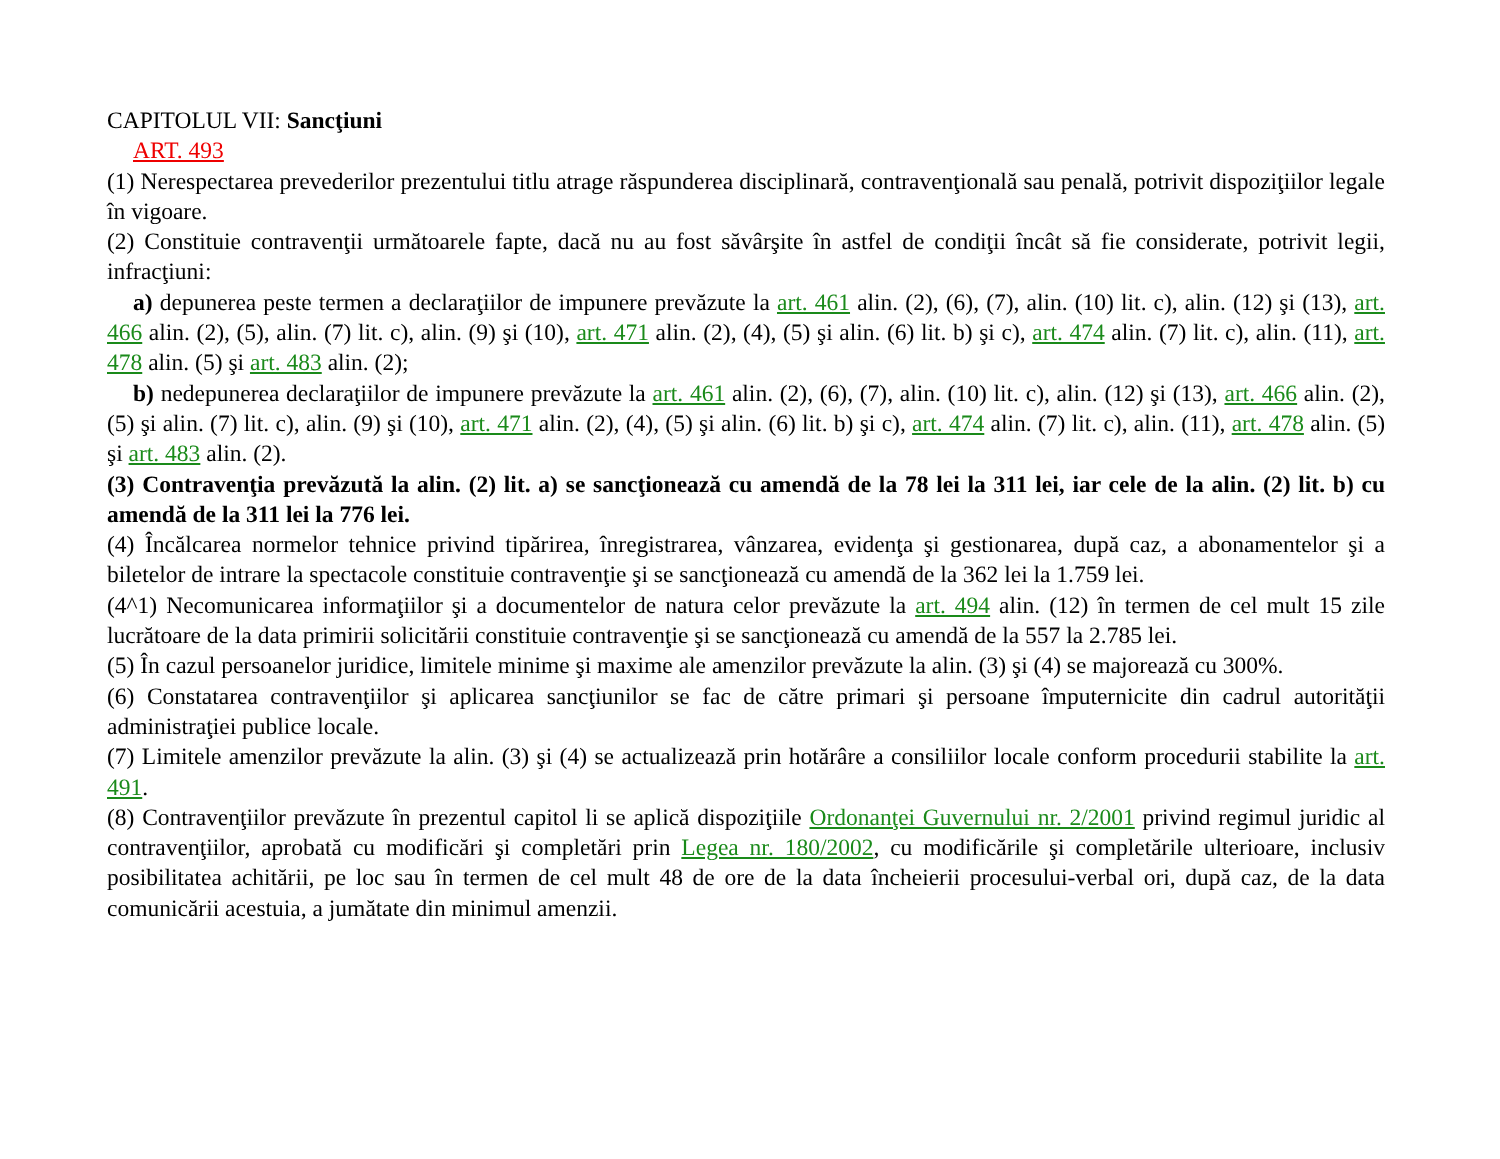CAPITOLUL VII: Sancţiuni
ART. 493
(1) Nerespectarea prevederilor prezentului titlu atrage răspunderea disciplinară, contravenţională sau penală, potrivit dispoziţiilor legale în vigoare.
(2) Constituie contravenţii următoarele fapte, dacă nu au fost săvârşite în astfel de condiţii încât să fie considerate, potrivit legii, infracţiuni:
a) depunerea peste termen a declaraţiilor de impunere prevăzute la art. 461 alin. (2), (6), (7), alin. (10) lit. c), alin. (12) şi (13), art. 466 alin. (2), (5), alin. (7) lit. c), alin. (9) şi (10), art. 471 alin. (2), (4), (5) şi alin. (6) lit. b) şi c), art. 474 alin. (7) lit. c), alin. (11), art. 478 alin. (5) şi art. 483 alin. (2);
b) nedepunerea declaraţiilor de impunere prevăzute la art. 461 alin. (2), (6), (7), alin. (10) lit. c), alin. (12) şi (13), art. 466 alin. (2), (5) şi alin. (7) lit. c), alin. (9) şi (10), art. 471 alin. (2), (4), (5) şi alin. (6) lit. b) şi c), art. 474 alin. (7) lit. c), alin. (11), art. 478 alin. (5) şi art. 483 alin. (2).
(3) Contravenţia prevăzută la alin. (2) lit. a) se sancţionează cu amendă de la 78 lei la 311 lei, iar cele de la alin. (2) lit. b) cu amendă de la 311 lei la 776 lei.
(4) Încălcarea normelor tehnice privind tipărirea, înregistrarea, vânzarea, evidenţa şi gestionarea, după caz, a abonamentelor şi a biletelor de intrare la spectacole constituie contravenţie şi se sancţionează cu amendă de la 362 lei la 1.759 lei.
(4^1) Necomunicarea informaţiilor şi a documentelor de natura celor prevăzute la art. 494 alin. (12) în termen de cel mult 15 zile lucrătoare de la data primirii solicitării constituie contravenţie şi se sancţionează cu amendă de la 557 la 2.785 lei.
(5) În cazul persoanelor juridice, limitele minime şi maxime ale amenzilor prevăzute la alin. (3) şi (4) se majorează cu 300%.
(6) Constatarea contravenţiilor şi aplicarea sancţiunilor se fac de către primari şi persoane împuternicite din cadrul autorităţii administraţiei publice locale.
(7) Limitele amenzilor prevăzute la alin. (3) şi (4) se actualizează prin hotărâre a consiliilor locale conform procedurii stabilite la art. 491.
(8) Contravenţiilor prevăzute în prezentul capitol li se aplică dispoziţiile Ordonanţei Guvernului nr. 2/2001 privind regimul juridic al contravenţiilor, aprobată cu modificări şi completări prin Legea nr. 180/2002, cu modificările şi completările ulterioare, inclusiv posibilitatea achitării, pe loc sau în termen de cel mult 48 de ore de la data încheierii procesului-verbal ori, după caz, de la data comunicării acestuia, a jumătate din minimul amenzii.